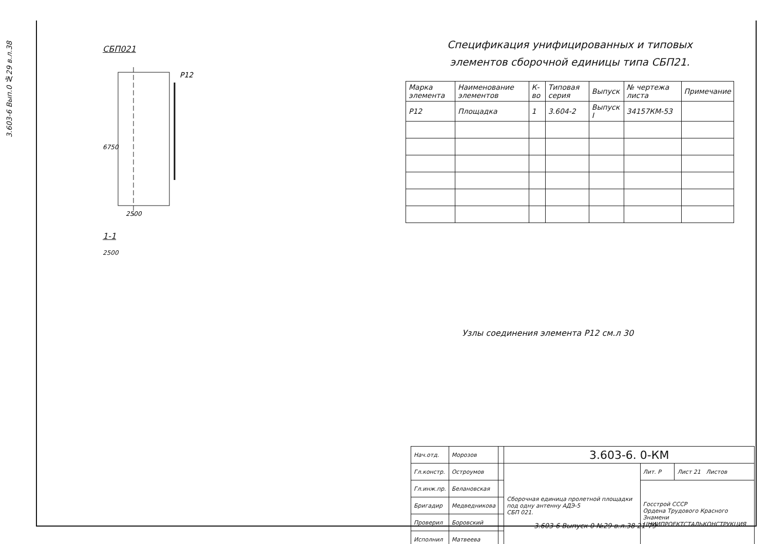3.603-6 Вып.0 №29 в.л.38
СБП021
6750
2500
Р12
1-1
2500
Спецификация унифицированных и типовых
элементов сборочной единицы типа СБП21.
| Марка элемента | Наименование элементов | К-во | Типовая серия | Выпуск | № чертежа листа | Примечание |
| --- | --- | --- | --- | --- | --- | --- |
| Р12 | Площадка | 1 | 3.604-2 | Выпуск I | 34157КМ-53 | |
Узлы соединения элемента Р12 см.л 30
| Нач.отд. | Морозов | | 3.603-6. 0-КМ | | |
| Гл.констр. | Остроумов | | Сборочная единица пролетной площадки под одну антенну АДЭ-5 СБП 021. | Лит. Р | Лист 21 Листов |
| Гл.инж.пр. | Белановская | | | Госстрой СССР Ордена Трудового Красного Знамени ЦНИИПРОЕКТСТАЛЬКОНСТРУКЦИЯ | |
| Бригадир | Медведникова | | | | |
| Проверил | Боровский | | | | |
| Исполнил | Матвеева | | | | |
3.603-6 Выпуск 0 №29 в.л.38 21-79